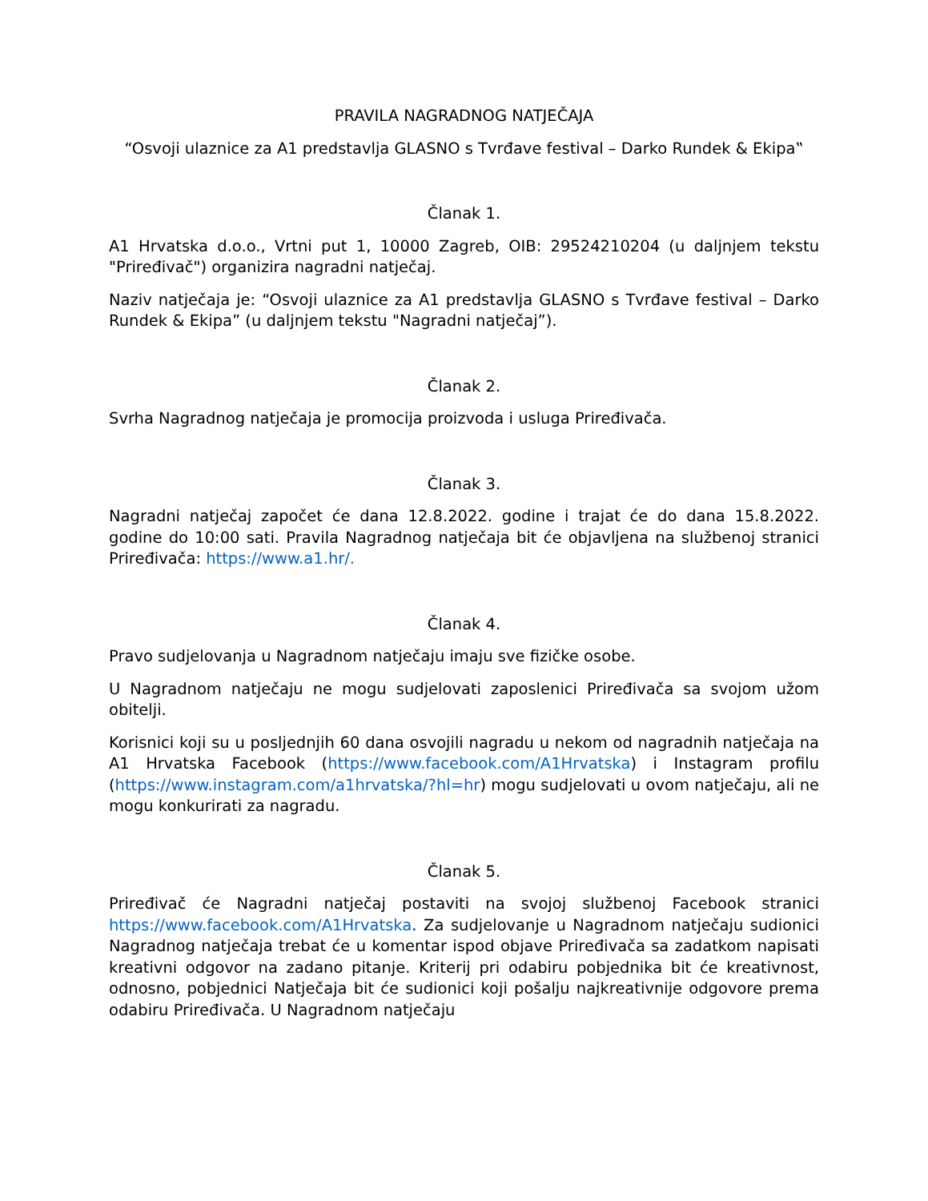PRAVILA NAGRADNOG NATJEČAJA
“Osvoji ulaznice za A1 predstavlja GLASNO s Tvrđave festival – Darko Rundek & Ekipa‟
Članak 1.
A1 Hrvatska d.o.o., Vrtni put 1, 10000 Zagreb, OIB: 29524210204 (u daljnjem tekstu "Priređivač") organizira nagradni natječaj.
Naziv natječaja je: “Osvoji ulaznice za A1 predstavlja GLASNO s Tvrđave festival – Darko Rundek & Ekipa” (u daljnjem tekstu "Nagradni natječaj”).
Članak 2.
Svrha Nagradnog natječaja je promocija proizvoda i usluga Priređivača.
Članak 3.
Nagradni natječaj započet će dana 12.8.2022. godine i trajat će do dana 15.8.2022. godine do 10:00 sati. Pravila Nagradnog natječaja bit će objavljena na službenoj stranici Priređivača: https://www.a1.hr/.
Članak 4.
Pravo sudjelovanja u Nagradnom natječaju imaju sve fizičke osobe.
U Nagradnom natječaju ne mogu sudjelovati zaposlenici Priređivača sa svojom užom obitelji.
Korisnici koji su u posljednjih 60 dana osvojili nagradu u nekom od nagradnih natječaja na A1 Hrvatska Facebook (https://www.facebook.com/A1Hrvatska) i Instagram profilu (https://www.instagram.com/a1hrvatska/?hl=hr) mogu sudjelovati u ovom natječaju, ali ne mogu konkurirati za nagradu.
Članak 5.
Priređivač će Nagradni natječaj postaviti na svojoj službenoj Facebook stranici https://www.facebook.com/A1Hrvatska. Za sudjelovanje u Nagradnom natječaju sudionici Nagradnog natječaja trebat će u komentar ispod objave Priređivača sa zadatkom napisati kreativni odgovor na zadano pitanje. Kriterij pri odabiru pobjednika bit će kreativnost, odnosno, pobjednici Natječaja bit će sudionici koji pošalju najkreativnije odgovore prema odabiru Priređivača. U Nagradnom natječaju